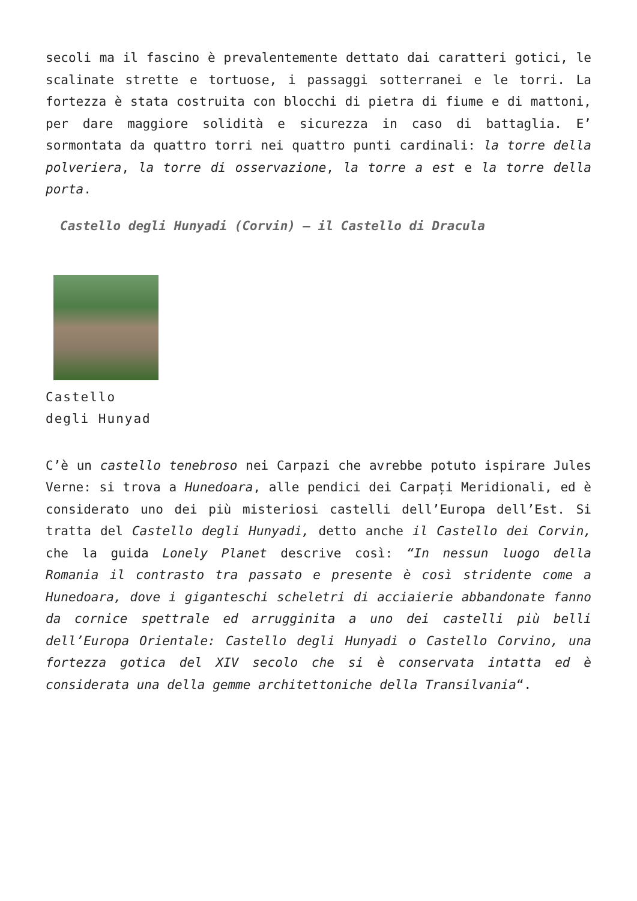secoli ma il fascino è prevalentemente dettato dai caratteri gotici, le scalinate strette e tortuose, i passaggi sotterranei e le torri. La fortezza è stata costruita con blocchi di pietra di fiume e di mattoni, per dare maggiore solidità e sicurezza in caso di battaglia. E’ sormontata da quattro torri nei quattro punti cardinali: la torre della polveriera, la torre di osservazione, la torre a est e la torre della porta.
Castello degli Hunyadi (Corvin) – il Castello di Dracula
Castello
degli Hunyad
C’è un castello tenebroso nei Carpazi che avrebbe potuto ispirare Jules Verne: si trova a Hunedoara, alle pendici dei Carpați Meridionali, ed è considerato uno dei più misteriosi castelli dell’Europa dell’Est. Si tratta del Castello degli Hunyadi, detto anche il Castello dei Corvin, che la guida Lonely Planet descrive così: “In nessun luogo della Romania il contrasto tra passato e presente è così stridente come a Hunedoara, dove i giganteschi scheletri di acciaierie abbandonate fanno da cornice spettrale ed arrugginita a uno dei castelli più belli dell’Europa Orientale: Castello degli Hunyadi o Castello Corvino, una fortezza gotica del XIV secolo che si è conservata intatta ed è considerata una della gemme architettoniche della Transilvania“.